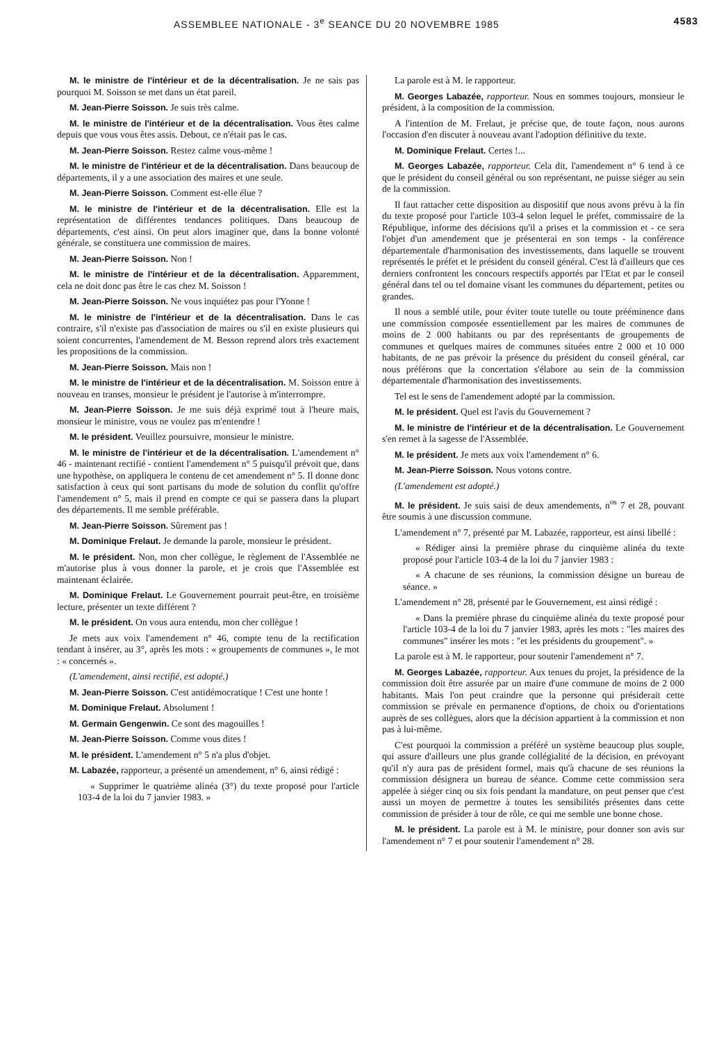ASSEMBLEE NATIONALE - 3<sup>e</sup> SEANCE DU 20 NOVEMBRE 1985 4583
M. le ministre de l'intérieur et de la décentralisation. Je ne sais pas pourquoi M. Soisson se met dans un état pareil.
M. Jean-Pierre Soisson. Je suis très calme.
M. le ministre de l'intérieur et de la décentralisation. Vous êtes calme depuis que vous vous êtes assis. Debout, ce n'était pas le cas.
M. Jean-Pierre Soisson. Restez calme vous-même !
M. le ministre de l'intérieur et de la décentralisation. Dans beaucoup de départements, il y a une association des maires et une seule.
M. Jean-Pierre Soisson. Comment est-elle élue ?
M. le ministre de l'intérieur et de la décentralisation. Elle est la représentation de différentes tendances politiques. Dans beaucoup de départements, c'est ainsi. On peut alors imaginer que, dans la bonne volonté générale, se constituera une commission de maires.
M. Jean-Pierre Soisson. Non !
M. le ministre de l'intérieur et de la décentralisation. Apparemment, cela ne doit donc pas être le cas chez M. Soisson !
M. Jean-Pierre Soisson. Ne vous inquiétez pas pour l'Yonne !
M. le ministre de l'intérieur et de la décentralisation. Dans le cas contraire, s'il n'existe pas d'association de maires ou s'il en existe plusieurs qui soient concurrentes, l'amendement de M. Besson reprend alors très exactement les propositions de la commission.
M. Jean-Pierre Soisson. Mais non !
M. le ministre de l'intérieur et de la décentralisation. M. Soisson entre à nouveau en transes, monsieur le président je l'autorise à m'interrompre.
M. Jean-Pierre Soisson. Je me suis déjà exprimé tout à l'heure mais, monsieur le ministre, vous ne voulez pas m'entendre !
M. le président. Veuillez poursuivre, monsieur le ministre.
M. le ministre de l'intérieur et de la décentralisation. L'amendement n° 46 - maintenant rectifié - contient l'amendement n° 5 puisqu'il prévoit que, dans une hypothèse, on appliquera le contenu de cet amendement n° 5. Il donne donc satisfaction à ceux qui sont partisans du mode de solution du conflit qu'offre l'amendement n° 5, mais il prend en compte ce qui se passera dans la plupart des départements. Il me semble préférable.
M. Jean-Pierre Soisson. Sûrement pas !
M. Dominique Frelaut. Je demande la parole, monsieur le président.
M. le président. Non, mon cher collègue, le règlement de l'Assemblée ne m'autorise plus à vous donner la parole, et je crois que l'Assemblée est maintenant éclairée.
M. Dominique Frelaut. Le Gouvernement pourrait peut-être, en troisième lecture, présenter un texte différent ?
M. le président. On vous aura entendu, mon cher collègue !
Je mets aux voix l'amendement n° 46, compte tenu de la rectification tendant à insérer, au 3°, après les mots : « groupements de communes », le mot : « concernés ».
(L'amendement, ainsi rectifié, est adopté.)
M. Jean-Pierre Soisson. C'est antidémocratique ! C'est une honte !
M. Dominique Frelaut. Absolument !
M. Germain Gengenwin. Ce sont des magouilles !
M. Jean-Pierre Soisson. Comme vous dites !
M. le président. L'amendement n° 5 n'a plus d'objet.
M. Labazée, rapporteur, a présenté un amendement, n° 6, ainsi rédigé :
« Supprimer le quatrième alinéa (3°) du texte proposé pour l'article 103-4 de la loi du 7 janvier 1983. »
La parole est à M. le rapporteur.
M. Georges Labazée, rapporteur. Nous en sommes toujours, monsieur le président, à la composition de la commission.
A l'intention de M. Frelaut, je précise que, de toute façon, nous aurons l'occasion d'en discuter à nouveau avant l'adoption définitive du texte.
M. Dominique Frelaut. Certes !...
M. Georges Labazée, rapporteur. Cela dit, l'amendement n° 6 tend à ce que le président du conseil général ou son représentant, ne puisse siéger au sein de la commission.
Il faut rattacher cette disposition au dispositif que nous avons prévu à la fin du texte proposé pour l'article 103-4 selon lequel le préfet, commissaire de la République, informe des décisions qu'il a prises et la commission et - ce sera l'objet d'un amendement que je présenterai en son temps - la conférence départementale d'harmonisation des investissements, dans laquelle se trouvent représentés le préfet et le président du conseil général. C'est là d'ailleurs que ces derniers confrontent les concours respectifs apportés par l'Etat et par le conseil général dans tel ou tel domaine visant les communes du département, petites ou grandes.
Il nous a semblé utile, pour éviter toute tutelle ou toute prééminence dans une commission composée essentiellement par les maires de communes de moins de 2 000 habitants ou par des représentants de groupements de communes et quelques maires de communes situées entre 2 000 et 10 000 habitants, de ne pas prévoir la présence du président du conseil général, car nous préférons que la concertation s'élabore au sein de la commission départementale d'harmonisation des investissements.
Tel est le sens de l'amendement adopté par la commission.
M. le président. Quel est l'avis du Gouvernement ?
M. le ministre de l'intérieur et de la décentralisation. Le Gouvernement s'en remet à la sagesse de l'Assemblée.
M. le président. Je mets aux voix l'amendement n° 6.
M. Jean-Pierre Soisson. Nous votons contre.
(L'amendement est adopté.)
M. le président. Je suis saisi de deux amendements, n<sup>os</sup> 7 et 28, pouvant être soumis à une discussion commune.
L'amendement n° 7, présenté par M. Labazée, rapporteur, est ainsi libellé :
« Rédiger ainsi la première phrase du cinquième alinéa du texte proposé pour l'article 103-4 de la loi du 7 janvier 1983 :
« A chacune de ses réunions, la commission désigne un bureau de séance. »
L'amendement n° 28, présenté par le Gouvernement, est ainsi rédigé :
« Dans la première phrase du cinquième alinéa du texte proposé pour l'article 103-4 de la loi du 7 janvier 1983, après les mots : "les maires des communes" insérer les mots : "et les présidents du groupement". »
La parole est à M. le rapporteur, pour soutenir l'amendement n° 7.
M. Georges Labazée, rapporteur. Aux tenues du projet, la présidence de la commission doit être assurée par un maire d'une commune de moins de 2 000 habitants. Mais l'on peut craindre que la personne qui présiderait cette commission se prévale en permanence d'options, de choix ou d'orientations auprès de ses collègues, alors que la décision appartient à la commission et non pas à lui-même.
C'est pourquoi la commission a préféré un système beaucoup plus souple, qui assure d'ailleurs une plus grande collégialité de la décision, en prévoyant qu'il n'y aura pas de président formel, mais qu'à chacune de ses réunions la commission désignera un bureau de séance. Comme cette commission sera appelée à siéger cinq ou six fois pendant la mandature, on peut penser que c'est aussi un moyen de permettre à toutes les sensibilités présentes dans cette commission de présider à tour de rôle, ce qui me semble une bonne chose.
M. le président. La parole est à M. le ministre, pour donner son avis sur l'amendement n° 7 et pour soutenir l'amendement n° 28.